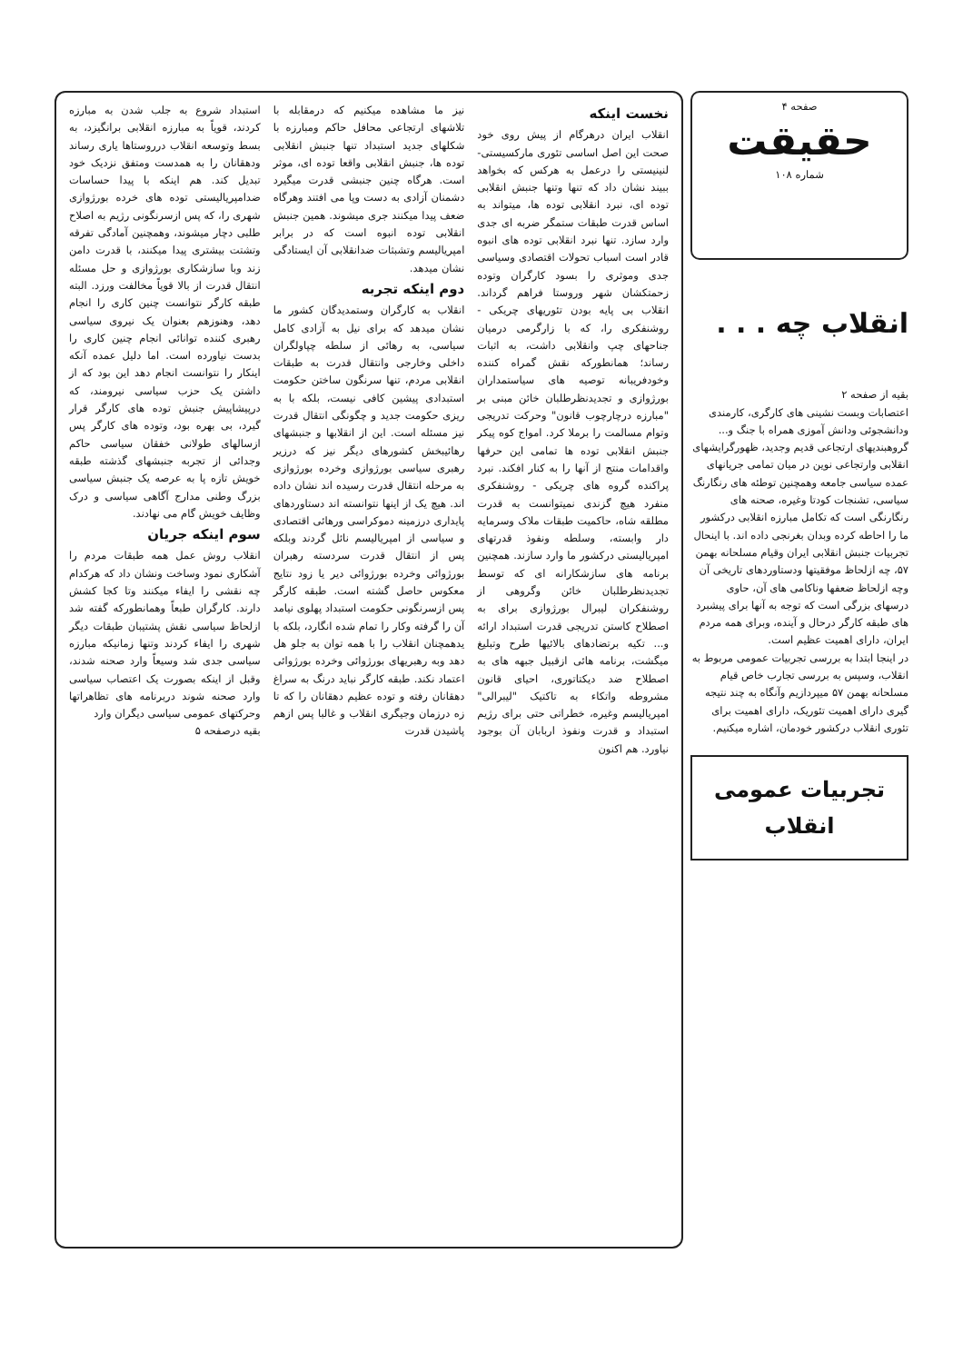صفحه ۴
حقیقت
شماره ۱۰۸
انقلاب چه . . .
بقیه از صفحه ۲
اعتصابات وبست نشینی های کارگری، کارمندی ودانشجوئی ودانش آموزی همراه با جنگ و... گروهبندیهای ارتجاعی قدیم وجدید، ظهورگرایشهای انقلابی وارتجاعی نوین در میان تمامی جریانهای عمده سیاسی جامعه وهمچنین توطئه های رنگارنگ سیاسی، تشنجات کودتا وغیره، صحنه های رنگارنگی است که تکامل مبارزه انقلابی درکشور ما را احاطه کرده وبدان بغرنجی داده اند. با اینحال تجربیات جنبش انقلابی ایران وقیام مسلحانه بهمن ۵۷، چه ازلحاظ موفقیتها ودستاوردهای تاریخی آن وچه ازلحاظ ضعفها وناکامی های آن، حاوی درسهای بزرگی است که توجه به آنها برای پیشبرد های طبقه کارگر درحال و آینده، وبرای همه مردم ایران، دارای اهمیت عظیم است.
در اینجا ابتدا به بررسی تجربیات عمومی مربوط به انقلاب، وسپس به بررسی تجارب خاص قیام مسلحانه بهمن ۵۷ میپردازیم وآنگاه به چند نتیجه گیری دارای اهمیت تئوریک، دارای اهمیت برای تئوری انقلاب درکشور خودمان، اشاره میکنیم.
تجربیات عمومی
انقلاب
نخست اینکه
انقلاب ایران درهرگام از پیش روی خود صحت این اصل اساسی تئوری مارکسیستی-لنینیستی را درعمل به هرکس که بخواهد ببیند نشان داد که تنها وتنها جنبش انقلابی توده ای، نبرد انقلابی توده ها، میتواند به اساس قدرت طبقات ستمگر ضربه ای جدی وارد سازد. تنها نبرد انقلابی توده های انبوه قادر است اسباب تحولات اقتصادی وسیاسی جدی وموثری را بسود کارگران وتوده زحمتکشان شهر وروستا فراهم گرداند. انقلاب بی پایه بودن تئوریهای چریکی - روشنفکری را، که با زارگرمی درمیان جناحهای چپ وانقلابی داشت، به اثبات رساند؛ همانطورکه نقش گمراه کننده وخودفریبانه توصیه های سیاستمداران بورژوازی و تجدیدنظرطلبان خائن مبنی بر "مبارزه درچارچوب قانون" وحرکت تدریجی وتوام مسالمت را برملا کرد. امواج کوه پیکر جنبش انقلابی توده ها تمامی این حرفها واقدامات منتج از آنها را به کنار افکند. نبرد پراکنده گروه های چریکی - روشنفکری منفرد هیچ گزندی نمیتوانست به قدرت مطلقه شاه، حاکمیت طبقات ملاک وسرمایه دار وابسته، وسلطه ونفوذ قدرتهای امپریالیستی درکشور ما وارد سازند. همچنین برنامه های سازشکارانه ای که توسط تجدیدنظرطلبان خائن وگروهی از روشنفکران لیبرال بورژوازی برای به اصطلاح کاستن تدریجی قدرت استبداد ارائه و... تکیه برتضادهای بالائیها طرح وتبلیغ میگشت، برنامه هائی ازقبیل جبهه های به اصطلاح ضد دیکتاتوری، احیای قانون مشروطه واتکاء به تاکتیک "لیبرالی" امپریالیسم وغیره، خطراتی حتی برای رژیم استبداد و قدرت ونفوذ اربابان آن بوجود نیاورد. هم اکنون
نیز ما مشاهده میکنیم که درمقابله با تلاشهای ارتجاعی محافل حاکم ومبارزه با شکلهای جدید استبداد تنها جنبش انقلابی توده ها، جنبش انقلابی واقعا توده ای، موثر است. هرگاه چنین جنبشی قدرت میگیرد دشمنان آزادی به دست وپا می افتند وهرگاه ضعف پیدا میکنند جری میشوند. همین جنبش انقلابی توده انبوه است که در برابر امپریالیسم وتشبثات ضدانقلابی آن ایستادگی نشان میدهد.
دوم اینکه تجربه
انقلاب به کارگران وستمدیدگان کشور ما نشان میدهد که برای نیل به آزادی کامل سیاسی، به رهائی از سلطه چپاولگران داخلی وخارجی وانتقال قدرت به طبقات انقلابی مردم، تنها سرنگون ساختن حکومت استبدادی پیشین کافی نیست، بلکه با به ریزی حکومت جدید و چگونگی انتقال قدرت نیز مسئله است. این از انقلابها و جنبشهای رهائیبخش کشورهای دیگر نیز که درزیر رهبری سیاسی بورژوازی وخرده بورژوازی به مرحله انتقال قدرت رسیده اند نشان داده اند. هیچ یک از اینها نتوانسته اند دستاوردهای پایداری درزمینه دموکراسی ورهائی اقتصادی و سیاسی از امپریالیسم نائل گردند وبلکه پس از انتقال قدرت سردسته رهبران بورژوائی وخرده بورژوائی دیر یا زود نتایج معکوس حاصل گشته است. طبقه کارگر پس ازسرنگونی حکومت استبداد پهلوی نیامد آن را گرفته وکار را تمام شده انگارد، بلکه با یدهمچنان انقلاب را با همه توان به جلو هل دهد وبه رهبریهای بورژوائی وخرده بورژوائی اعتماد نکند. طبقه کارگر نباید درنگ به سراغ دهقانان رفته و توده عظیم دهقانان را که تا زه درزمان وجیگری انقلاب و غالبا پس ازهم پاشیدن قدرت
استبداد شروع به جلب شدن به مبارزه کردند، قویاً به مبارزه انقلابی برانگیزد، به بسط وتوسعه انقلاب درروستاها یاری رساند ودهقانان را به همدست ومتفق نزدیک خود تبدیل کند. هم اینکه با پیدا حساسات ضدامپریالیستی توده های خرده بورژوازی شهری را، که پس ازسرنگونی رژیم به اصلاح طلبی دچار میشوند، وهمچنین آمادگی تفرقه وتشتت بیشتری پیدا میکنند، با قدرت دامن زند وبا سازشکاری بورژوازی و حل مسئله انتقال قدرت از بالا قویاً مخالفت ورزد. البته طبقه کارگر نتوانست چنین کاری را انجام دهد، وهنوزهم بعنوان یک نیروی سیاسی رهبری کننده توانائی انجام چنین کاری را بدست نیاورده است. اما دلیل عمده آنکه اینکار را نتوانست انجام دهد این بود که از داشتن یک حزب سیاسی نیرومند، که درپیشاپیش جنبش توده های کارگر قرار گیرد، بی بهره بود، وتوده های کارگر پس ازسالهای طولانی خفقان سیاسی حاکم وجدائی از تجربه جنبشهای گذشته طبقه خویش تازه پا به عرصه یک جنبش سیاسی بزرگ وطنی مدارج آگاهی سیاسی و درک وظایف خویش گام می نهادند.
سوم اینکه جریان
انقلاب روش عمل همه طبقات مردم را آشکاری نمود وساخت ونشان داد که هرکدام چه نقشی را ایفاء میکنند وتا کجا کشش دارند. کارگران طبعاً وهمانطورکه گفته شد ازلحاظ سیاسی نقش پشتیبان طبقات دیگر شهری را ایفاء کردند وتنها زمانیکه مبارزه سیاسی جدی شد وسیعاً وارد صحنه شدند، وقبل از اینکه بصورت یک اعتصاب سیاسی وارد صحنه شوند دربرنامه های تظاهراتها وحرکتهای عمومی سیاسی دیگران وارد
بقیه درصفحه ۵